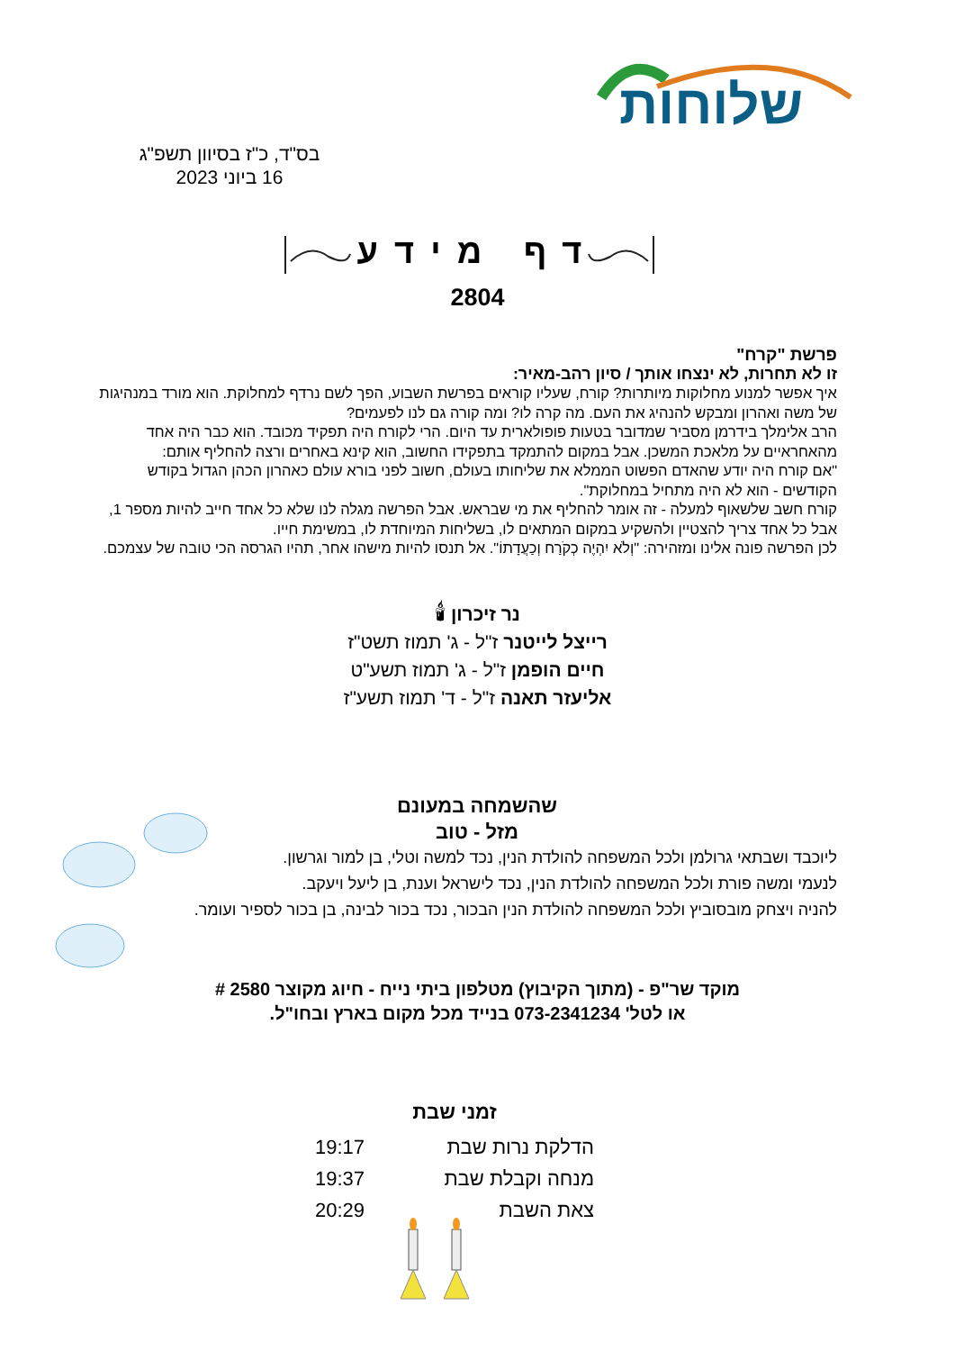שלוחות
בס"ד, כ"ז בסיוון תשפ"ג
16 ביוני 2023
דף מידע
2804
פרשת "קרח"
זו לא תחרות, לא ינצחו אותך / סיון רהב-מאיר:
איך אפשר למנוע מחלוקות מיותרות? קורח, שעליו קוראים בפרשת השבוע, הפך לשם נרדף למחלוקת. הוא מורד במנהיגות של משה ואהרון ומבקש להנהיג את העם. מה קרה לו? ומה קורה גם לנו לפעמים?
הרב אלימלך בידרמן מסביר שמדובר בטעות פופולארית עד היום. הרי לקורח היה תפקיד מכובד. הוא כבר היה אחד מהאחראיים על מלאכת המשכן. אבל במקום להתמקד בתפקידו החשוב, הוא קינא באחרים ורצה להחליף אותם:
"אם קורח היה יודע שהאדם הפשוט הממלא את שליחותו בעולם, חשוב לפני בורא עולם כאהרון הכהן הגדול בקודש הקודשים - הוא לא היה מתחיל במחלוקת".
קורח חשב שלשאוף למעלה - זה אומר להחליף את מי שבראש. אבל הפרשה מגלה לנו שלא כל אחד חייב להיות מספר 1, אבל כל אחד צריך להצטיין ולהשקיע במקום המתאים לו, בשליחות המיוחדת לו, במשימת חייו.
לכן הפרשה פונה אלינו ומזהירה: "וְלֹא יִהְיֶה כְקֹרַח וְכַעֲדָתוֹ". אל תנסו להיות מישהו אחר, תהיו הגרסה הכי טובה של עצמכם.
נר זיכרון 🕯
רייצל לייטנר ז"ל - ג' תמוז תשט"ז
חיים הופמן ז"ל - ג' תמוז תשע"ט
אליעזר תאנה ז"ל - ד' תמוז תשע"ז
שהשמחה במעונם
מזל - טוב
ליוכבד ושבתאי גרולמן ולכל המשפחה להולדת הנין, נכד למשה וטלי, בן למור וגרשון.
לנעמי ומשה פורת ולכל המשפחה להולדת הנין, נכד לישראל וענת, בן ליעל ויעקב.
להניה ויצחק מובסוביץ ולכל המשפחה להולדת הנין הבכור, נכד בכור לבינה, בן בכור לספיר ועומר.
מוקד שר"פ - (מתוך הקיבוץ) מטלפון ביתי נייח - חיוג מקוצר 2580 #
או לטל' 073-2341234 בנייד מכל מקום בארץ ובחו"ל.
זמני שבת
| הדלקת נרות שבת | 19:17 |
| מנחה וקבלת שבת | 19:37 |
| צאת השבת | 20:29 |